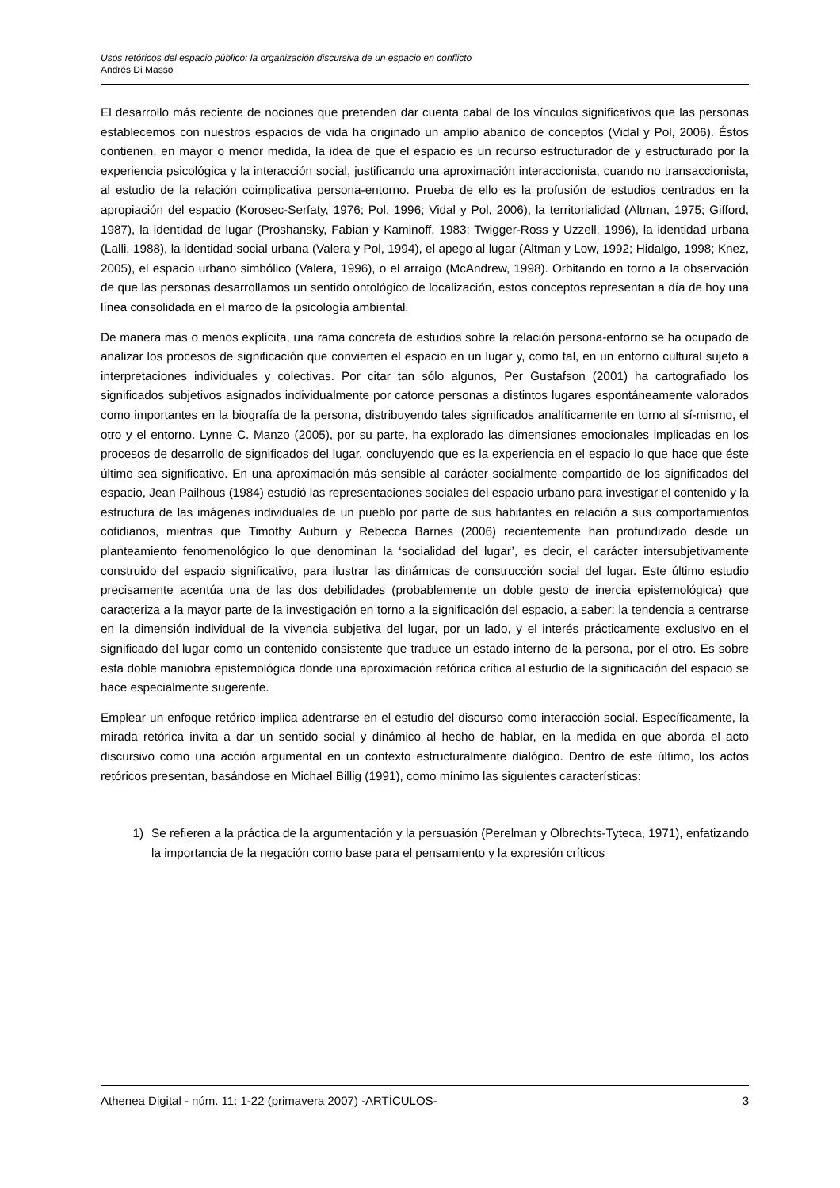Usos retóricos del espacio público: la organización discursiva de un espacio en conflicto
Andrés Di Masso
El desarrollo más reciente de nociones que pretenden dar cuenta cabal de los vínculos significativos que las personas establecemos con nuestros espacios de vida ha originado un amplio abanico de conceptos (Vidal y Pol, 2006). Éstos contienen, en mayor o menor medida, la idea de que el espacio es un recurso estructurador de y estructurado por la experiencia psicológica y la interacción social, justificando una aproximación interaccionista, cuando no transaccionista, al estudio de la relación coimplicativa persona-entorno. Prueba de ello es la profusión de estudios centrados en la apropiación del espacio (Korosec-Serfaty, 1976; Pol, 1996; Vidal y Pol, 2006), la territorialidad (Altman, 1975; Gifford, 1987), la identidad de lugar (Proshansky, Fabian y Kaminoff, 1983; Twigger-Ross y Uzzell, 1996), la identidad urbana (Lalli, 1988), la identidad social urbana (Valera y Pol, 1994), el apego al lugar (Altman y Low, 1992; Hidalgo, 1998; Knez, 2005), el espacio urbano simbólico (Valera, 1996), o el arraigo (McAndrew, 1998). Orbitando en torno a la observación de que las personas desarrollamos un sentido ontológico de localización, estos conceptos representan a día de hoy una línea consolidada en el marco de la psicología ambiental.
De manera más o menos explícita, una rama concreta de estudios sobre la relación persona-entorno se ha ocupado de analizar los procesos de significación que convierten el espacio en un lugar y, como tal, en un entorno cultural sujeto a interpretaciones individuales y colectivas. Por citar tan sólo algunos, Per Gustafson (2001) ha cartografiado los significados subjetivos asignados individualmente por catorce personas a distintos lugares espontáneamente valorados como importantes en la biografía de la persona, distribuyendo tales significados analíticamente en torno al sí-mismo, el otro y el entorno. Lynne C. Manzo (2005), por su parte, ha explorado las dimensiones emocionales implicadas en los procesos de desarrollo de significados del lugar, concluyendo que es la experiencia en el espacio lo que hace que éste último sea significativo. En una aproximación más sensible al carácter socialmente compartido de los significados del espacio, Jean Pailhous (1984) estudió las representaciones sociales del espacio urbano para investigar el contenido y la estructura de las imágenes individuales de un pueblo por parte de sus habitantes en relación a sus comportamientos cotidianos, mientras que Timothy Auburn y Rebecca Barnes (2006) recientemente han profundizado desde un planteamiento fenomenológico lo que denominan la ‘socialidad del lugar’, es decir, el carácter intersubjetivamente construido del espacio significativo, para ilustrar las dinámicas de construcción social del lugar. Este último estudio precisamente acentúa una de las dos debilidades (probablemente un doble gesto de inercia epistemológica) que caracteriza a la mayor parte de la investigación en torno a la significación del espacio, a saber: la tendencia a centrarse en la dimensión individual de la vivencia subjetiva del lugar, por un lado, y el interés prácticamente exclusivo en el significado del lugar como un contenido consistente que traduce un estado interno de la persona, por el otro. Es sobre esta doble maniobra epistemológica donde una aproximación retórica crítica al estudio de la significación del espacio se hace especialmente sugerente.
Emplear un enfoque retórico implica adentrarse en el estudio del discurso como interacción social. Específicamente, la mirada retórica invita a dar un sentido social y dinámico al hecho de hablar, en la medida en que aborda el acto discursivo como una acción argumental en un contexto estructuralmente dialógico. Dentro de este último, los actos retóricos presentan, basándose en Michael Billig (1991), como mínimo las siguientes características:
1) Se refieren a la práctica de la argumentación y la persuasión (Perelman y Olbrechts-Tyteca, 1971), enfatizando la importancia de la negación como base para el pensamiento y la expresión críticos
Athenea Digital - núm. 11: 1-22 (primavera 2007) -ARTÍCULOS- 3